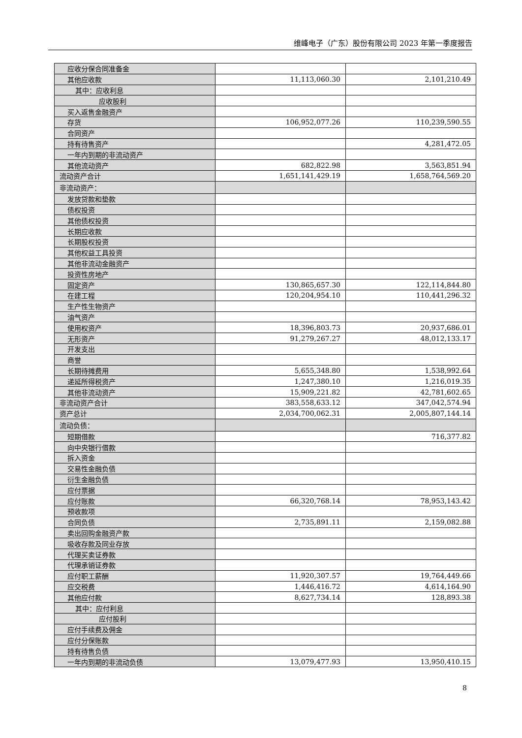维峰电子（广东）股份有限公司 2023 年第一季度报告
| 应收分保合同准备金 | | |
| 其他应收款 | 11,113,060.30 | 2,101,210.49 |
| 其中：应收利息 | | |
| 应收股利 | | |
| 买入返售金融资产 | | |
| 存货 | 106,952,077.26 | 110,239,590.55 |
| 合同资产 | | |
| 持有待售资产 | | 4,281,472.05 |
| 一年内到期的非流动资产 | | |
| 其他流动资产 | 682,822.98 | 3,563,851.94 |
| 流动资产合计 | 1,651,141,429.19 | 1,658,764,569.20 |
| 非流动资产： | | |
| 发放贷款和垫款 | | |
| 债权投资 | | |
| 其他债权投资 | | |
| 长期应收款 | | |
| 长期股权投资 | | |
| 其他权益工具投资 | | |
| 其他非流动金融资产 | | |
| 投资性房地产 | | |
| 固定资产 | 130,865,657.30 | 122,114,844.80 |
| 在建工程 | 120,204,954.10 | 110,441,296.32 |
| 生产性生物资产 | | |
| 油气资产 | | |
| 使用权资产 | 18,396,803.73 | 20,937,686.01 |
| 无形资产 | 91,279,267.27 | 48,012,133.17 |
| 开发支出 | | |
| 商誉 | | |
| 长期待摊费用 | 5,655,348.80 | 1,538,992.64 |
| 递延所得税资产 | 1,247,380.10 | 1,216,019.35 |
| 其他非流动资产 | 15,909,221.82 | 42,781,602.65 |
| 非流动资产合计 | 383,558,633.12 | 347,042,574.94 |
| 资产总计 | 2,034,700,062.31 | 2,005,807,144.14 |
| 流动负债： | | |
| 短期借款 | | 716,377.82 |
| 向中央银行借款 | | |
| 拆入资金 | | |
| 交易性金融负债 | | |
| 衍生金融负债 | | |
| 应付票据 | | |
| 应付账款 | 66,320,768.14 | 78,953,143.42 |
| 预收款项 | | |
| 合同负债 | 2,735,891.11 | 2,159,082.88 |
| 卖出回购金融资产款 | | |
| 吸收存款及同业存放 | | |
| 代理买卖证券款 | | |
| 代理承销证券款 | | |
| 应付职工薪酬 | 11,920,307.57 | 19,764,449.66 |
| 应交税费 | 1,446,416.72 | 4,614,164.90 |
| 其他应付款 | 8,627,734.14 | 128,893.38 |
| 其中：应付利息 | | |
| 应付股利 | | |
| 应付手续费及佣金 | | |
| 应付分保账款 | | |
| 持有待售负债 | | |
| 一年内到期的非流动负债 | 13,079,477.93 | 13,950,410.15 |
8